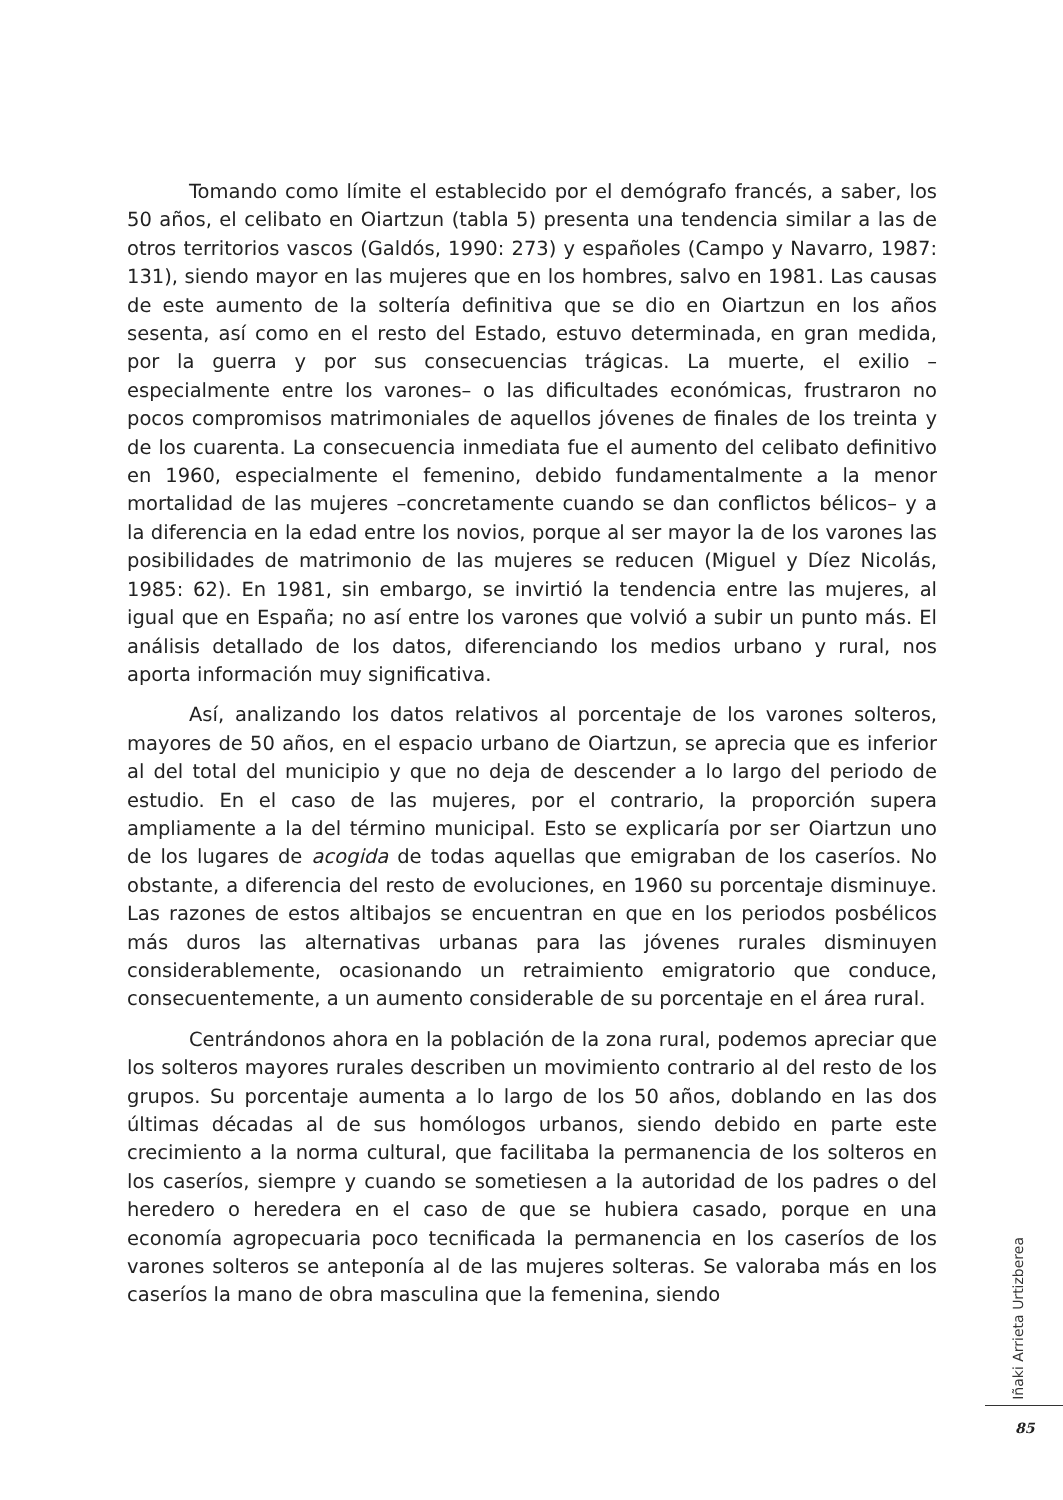Tomando como límite el establecido por el demógrafo francés, a saber, los 50 años, el celibato en Oiartzun (tabla 5) presenta una tendencia similar a las de otros territorios vascos (Galdós, 1990: 273) y españoles (Campo y Navarro, 1987: 131), siendo mayor en las mujeres que en los hombres, salvo en 1981. Las causas de este aumento de la soltería definitiva que se dio en Oiartzun en los años sesenta, así como en el resto del Estado, estuvo determinada, en gran medida, por la guerra y por sus consecuencias trágicas. La muerte, el exilio –especialmente entre los varones– o las dificultades económicas, frustraron no pocos compromisos matrimoniales de aquellos jóvenes de finales de los treinta y de los cuarenta. La consecuencia inmediata fue el aumento del celibato definitivo en 1960, especialmente el femenino, debido fundamentalmente a la menor mortalidad de las mujeres –concretamente cuando se dan conflictos bélicos– y a la diferencia en la edad entre los novios, porque al ser mayor la de los varones las posibilidades de matrimonio de las mujeres se reducen (Miguel y Díez Nicolás, 1985: 62). En 1981, sin embargo, se invirtió la tendencia entre las mujeres, al igual que en España; no así entre los varones que volvió a subir un punto más. El análisis detallado de los datos, diferenciando los medios urbano y rural, nos aporta información muy significativa.
Así, analizando los datos relativos al porcentaje de los varones solteros, mayores de 50 años, en el espacio urbano de Oiartzun, se aprecia que es inferior al del total del municipio y que no deja de descender a lo largo del periodo de estudio. En el caso de las mujeres, por el contrario, la proporción supera ampliamente a la del término municipal. Esto se explicaría por ser Oiartzun uno de los lugares de acogida de todas aquellas que emigraban de los caseríos. No obstante, a diferencia del resto de evoluciones, en 1960 su porcentaje disminuye. Las razones de estos altibajos se encuentran en que en los periodos posbélicos más duros las alternativas urbanas para las jóvenes rurales disminuyen considerablemente, ocasionando un retraimiento emigratorio que conduce, consecuentemente, a un aumento considerable de su porcentaje en el área rural.
Centrándonos ahora en la población de la zona rural, podemos apreciar que los solteros mayores rurales describen un movimiento contrario al del resto de los grupos. Su porcentaje aumenta a lo largo de los 50 años, doblando en las dos últimas décadas al de sus homólogos urbanos, siendo debido en parte este crecimiento a la norma cultural, que facilitaba la permanencia de los solteros en los caseríos, siempre y cuando se sometiesen a la autoridad de los padres o del heredero o heredera en el caso de que se hubiera casado, porque en una economía agropecuaria poco tecnificada la permanencia en los caseríos de los varones solteros se anteponía al de las mujeres solteras. Se valoraba más en los caseríos la mano de obra masculina que la femenina, siendo
Iñaki Arrieta Urtizberea
85